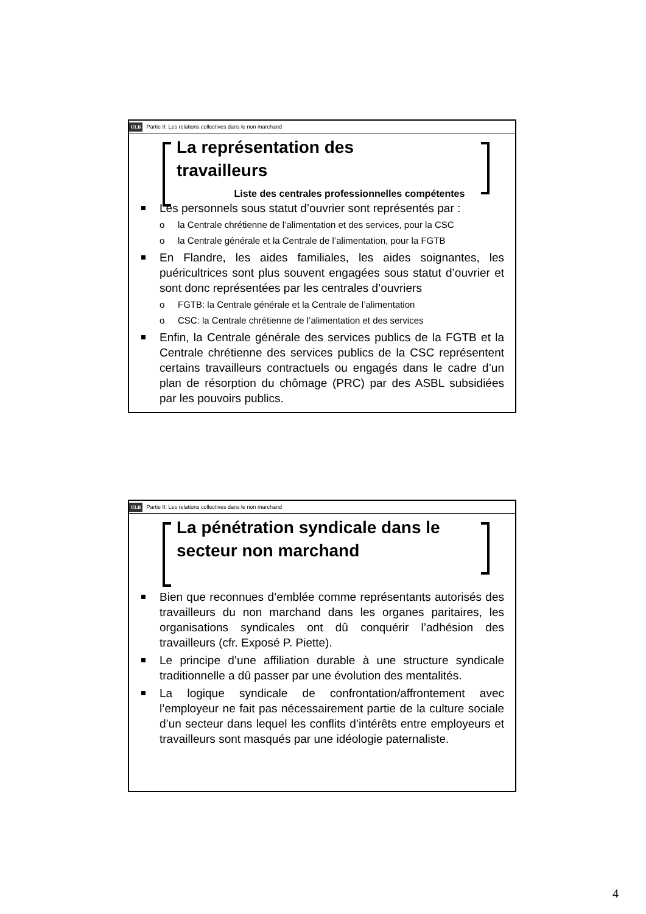ULB Partie II: Les relations collectives dans le non marchand
La représentation des
travailleurs
Liste des centrales professionnelles compétentes
Les personnels sous statut d’ouvrier sont représentés par :
o la Centrale chrétienne de l’alimentation et des services, pour la CSC
o la Centrale générale et la Centrale de l’alimentation, pour la FGTB
En Flandre, les aides familiales, les aides soignantes, les puéricultrices sont plus souvent engagées sous statut d’ouvrier et sont donc représentées par les centrales d’ouvriers
o FGTB: la Centrale générale et la Centrale de l’alimentation
o CSC: la Centrale chrétienne de l’alimentation et des services
Enfin, la Centrale générale des services publics de la FGTB et la Centrale chrétienne des services publics de la CSC représentent certains travailleurs contractuels ou engagés dans le cadre d’un plan de résorption du chômage (PRC) par des ASBL subsidiées par les pouvoirs publics.
ULB Partie II: Les relations collectives dans le non marchand
La pénétration syndicale dans le
secteur non marchand
Bien que reconnues d’emblée comme représentants autorisés des travailleurs du non marchand dans les organes paritaires, les organisations syndicales ont dû conquérir l’adhésion des travailleurs (cfr. Exposé P. Piette).
Le principe d’une affiliation durable à une structure syndicale traditionnelle a dû passer par une évolution des mentalités.
La logique syndicale de confrontation/affrontement avec l’employeur ne fait pas nécessairement partie de la culture sociale d’un secteur dans lequel les conflits d’intérêts entre employeurs et travailleurs sont masqués par une idéologie paternaliste.
4